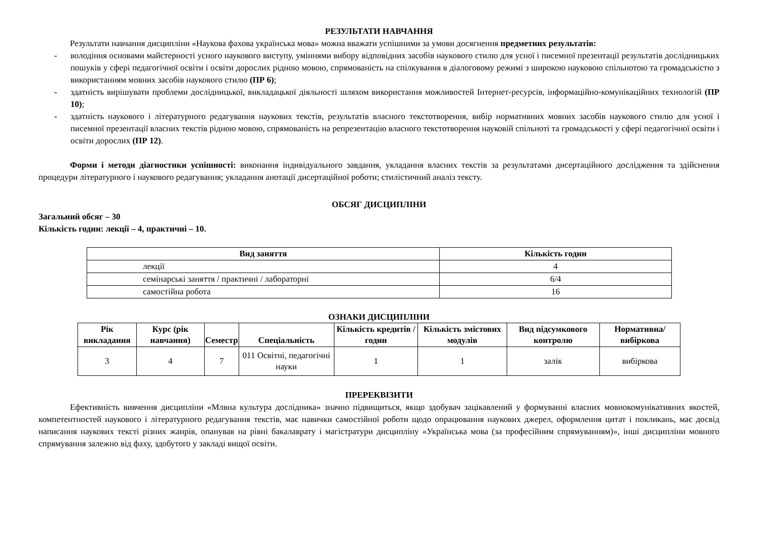РЕЗУЛЬТАТИ НАВЧАННЯ
Результати навчання дисципліни «Наукова фахова українська мова» можна вважати успішними за умови досягнення предметних результатів:
- володіння основами майстерності усного наукового виступу, уміннями вибору відповідних засобів наукового стилю для усної і писемної презентації результатів дослідницьких пошуків у сфері педагогічної освіти і освіти дорослих рідною мовою, спрямованість на спілкування в діалоговому режимі з широкою науковою спільнотою та громадськістю з використанням мовних засобів наукового стилю (ПР 6);
- здатність вирішувати проблеми дослідницької, викладацької діяльності шляхом використання можливостей Інтернет-ресурсів, інформаційно-комунікаційних технологій (ПР 10);
- здатність наукового і літературного редагування наукових текстів, результатів власного текстотворення, вибір нормативних мовних засобів наукового стилю для усної і писемної презентації власних текстів рідною мовою, спрямованість на репрезентацію власного текстотворення науковій спільноті та громадськості у сфері педагогічної освіти і освіти дорослих (ПР 12).
Форми і методи діагностики успішності: виконання індивідуального завдання, укладання власних текстів за результатами дисертаційного дослідження та здійснення процедури літературного і наукового редагування; укладання анотації дисертаційної роботи; стилістичний аналіз тексту.
ОБСЯГ ДИСЦИПЛІНИ
Загальний обсяг – 30
Кількість годин: лекції – 4, практичні – 10.
| Вид заняття | Кількість годин |
| --- | --- |
| лекції | 4 |
| семінарські заняття / практичні / лабораторні | 6/4 |
| самостійна робота | 16 |
ОЗНАКИ ДИСЦИПЛІНИ
| Рік викладання | Курс (рік навчання) | Семестр | Спеціальність | Кількість кредитів / годин | Кількість змістових модулів | Вид підсумкового контролю | Нормативна/ вибіркова |
| --- | --- | --- | --- | --- | --- | --- | --- |
| 3 | 4 | 7 | 011 Освітні, педагогічні науки | 1 | 1 | залік | вибіркова |
ПРЕРЕКВІЗИТИ
Ефективність вивчення дисципліни «Млвна культура дослідника» значно підвищиться, якщо здобувач зацікавлений у формуванні власних мовнокомунікативних якостей, компетентностей наукового і літературного редагування текстів, має навички самостійної роботи щодо опрацювання наукових джерел, оформлення цитат і покликань, має досвід написання наукових тексті різних жанрів, опанував на рівні бакалаврату і магістратури дисципліну «Українська мова (за професійним спрямуванням)», інші дисципліни мовного спрямування залежно від фаху, здобутого у закладі вищої освіти.